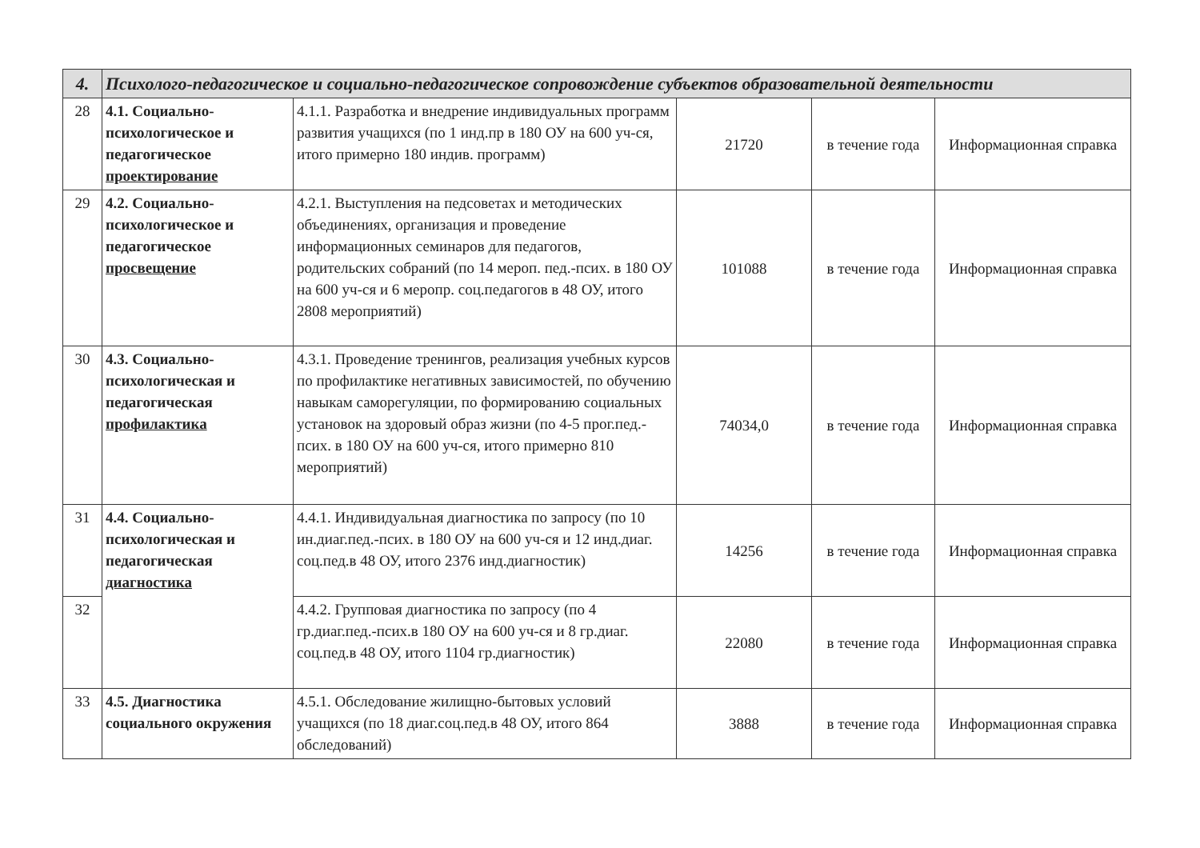| 4. | Психолого-педагогическое и социально-педагогическое сопровождение субъектов образовательной деятельности | | | | |
| 28 | 4.1. Социально-психологическое и педагогическое проектирование | 4.1.1. Разработка и внедрение индивидуальных программ развития учащихся (по 1 инд.пр в 180 ОУ на 600 уч-ся, итого примерно 180 индив. программ) | 21720 | в течение года | Информационная справка |
| 29 | 4.2. Социально-психологическое и педагогическое просвещение | 4.2.1. Выступления на педсоветах и методических объединениях, организация и проведение информационных семинаров для педагогов, родительских собраний (по 14 мероп. пед.-псих. в 180 ОУ на 600 уч-ся и 6 меропр. соц.педагогов в 48 ОУ, итого 2808 мероприятий) | 101088 | в течение года | Информационная справка |
| 30 | 4.3. Социально-психологическая и педагогическая профилактика | 4.3.1. Проведение тренингов, реализация учебных курсов по профилактике негативных зависимостей, по обучению навыкам саморегуляции, по формированию социальных установок на здоровый образ жизни (по 4-5 прог.пед.-псих. в 180 ОУ на 600 уч-ся, итого примерно 810 мероприятий) | 74034,0 | в течение года | Информационная справка |
| 31 | 4.4. Социально-психологическая и педагогическая диагностика | 4.4.1. Индивидуальная диагностика по запросу (по 10 ин.диаг.пед.-псих. в 180 ОУ на 600 уч-ся и 12 инд.диаг. соц.пед.в 48 ОУ, итого 2376 инд.диагностик) | 14256 | в течение года | Информационная справка |
| 32 | | 4.4.2. Групповая диагностика по запросу (по 4 гр.диаг.пед.-псих.в 180 ОУ на 600 уч-ся и 8 гр.диаг. соц.пед.в 48 ОУ, итого 1104 гр.диагностик) | 22080 | в течение года | Информационная справка |
| 33 | 4.5. Диагностика социального окружения | 4.5.1. Обследование жилищно-бытовых условий учащихся (по 18 диаг.соц.пед.в 48 ОУ, итого 864 обследований) | 3888 | в течение года | Информационная справка |